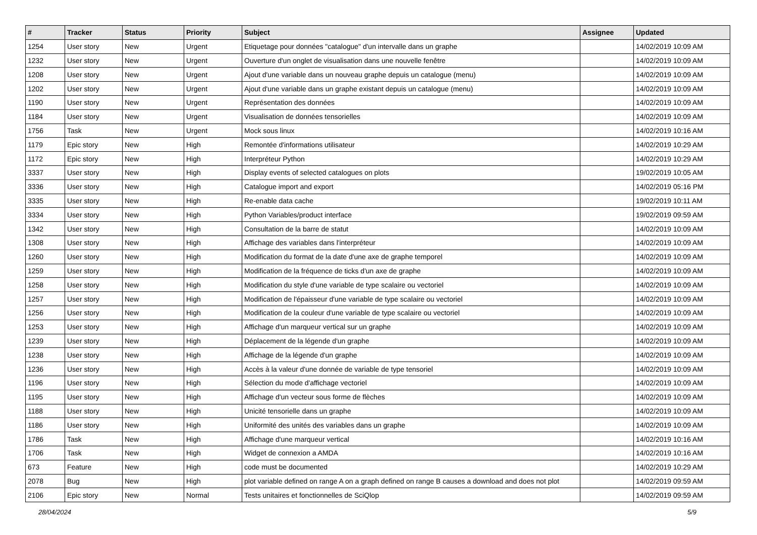| # | Tracker | Status | Priority | Subject | Assignee | Updated |
| --- | --- | --- | --- | --- | --- | --- |
| 1254 | User story | New | Urgent | Etiquetage pour données "catalogue" d'un intervalle dans un graphe | | 14/02/2019 10:09 AM |
| 1232 | User story | New | Urgent | Ouverture d'un onglet de visualisation dans une nouvelle fenêtre | | 14/02/2019 10:09 AM |
| 1208 | User story | New | Urgent | Ajout d'une variable dans un nouveau graphe depuis un catalogue (menu) | | 14/02/2019 10:09 AM |
| 1202 | User story | New | Urgent | Ajout d'une variable dans un graphe existant depuis un catalogue (menu) | | 14/02/2019 10:09 AM |
| 1190 | User story | New | Urgent | Représentation des données | | 14/02/2019 10:09 AM |
| 1184 | User story | New | Urgent | Visualisation de données tensorielles | | 14/02/2019 10:09 AM |
| 1756 | Task | New | Urgent | Mock sous linux | | 14/02/2019 10:16 AM |
| 1179 | Epic story | New | High | Remontée d'informations utilisateur | | 14/02/2019 10:29 AM |
| 1172 | Epic story | New | High | Interpréteur Python | | 14/02/2019 10:29 AM |
| 3337 | User story | New | High | Display events of selected catalogues on plots | | 19/02/2019 10:05 AM |
| 3336 | User story | New | High | Catalogue import and export | | 14/02/2019 05:16 PM |
| 3335 | User story | New | High | Re-enable data cache | | 19/02/2019 10:11 AM |
| 3334 | User story | New | High | Python Variables/product interface | | 19/02/2019 09:59 AM |
| 1342 | User story | New | High | Consultation de la barre de statut | | 14/02/2019 10:09 AM |
| 1308 | User story | New | High | Affichage des variables dans l'interpréteur | | 14/02/2019 10:09 AM |
| 1260 | User story | New | High | Modification du format de la date d'une axe de graphe temporel | | 14/02/2019 10:09 AM |
| 1259 | User story | New | High | Modification de la fréquence de ticks d'un axe de graphe | | 14/02/2019 10:09 AM |
| 1258 | User story | New | High | Modification du style d'une variable de type scalaire ou vectoriel | | 14/02/2019 10:09 AM |
| 1257 | User story | New | High | Modification de l'épaisseur d'une variable de type scalaire ou vectoriel | | 14/02/2019 10:09 AM |
| 1256 | User story | New | High | Modification de la couleur d'une variable de type scalaire ou vectoriel | | 14/02/2019 10:09 AM |
| 1253 | User story | New | High | Affichage d'un marqueur vertical sur un graphe | | 14/02/2019 10:09 AM |
| 1239 | User story | New | High | Déplacement de la légende d'un graphe | | 14/02/2019 10:09 AM |
| 1238 | User story | New | High | Affichage de la légende d'un graphe | | 14/02/2019 10:09 AM |
| 1236 | User story | New | High | Accès à la valeur d'une donnée de variable de type tensoriel | | 14/02/2019 10:09 AM |
| 1196 | User story | New | High | Sélection du mode d'affichage vectoriel | | 14/02/2019 10:09 AM |
| 1195 | User story | New | High | Affichage d'un vecteur sous forme de flèches | | 14/02/2019 10:09 AM |
| 1188 | User story | New | High | Unicité tensorielle dans un graphe | | 14/02/2019 10:09 AM |
| 1186 | User story | New | High | Uniformité des unités des variables dans un graphe | | 14/02/2019 10:09 AM |
| 1786 | Task | New | High | Affichage d'une marqueur vertical | | 14/02/2019 10:16 AM |
| 1706 | Task | New | High | Widget de connexion a AMDA | | 14/02/2019 10:16 AM |
| 673 | Feature | New | High | code must be documented | | 14/02/2019 10:29 AM |
| 2078 | Bug | New | High | plot variable defined on range A on a graph defined on range B causes a download and does not plot | | 14/02/2019 09:59 AM |
| 2106 | Epic story | New | Normal | Tests unitaires et fonctionnelles de SciQlop | | 14/02/2019 09:59 AM |
28/04/2024 5/9